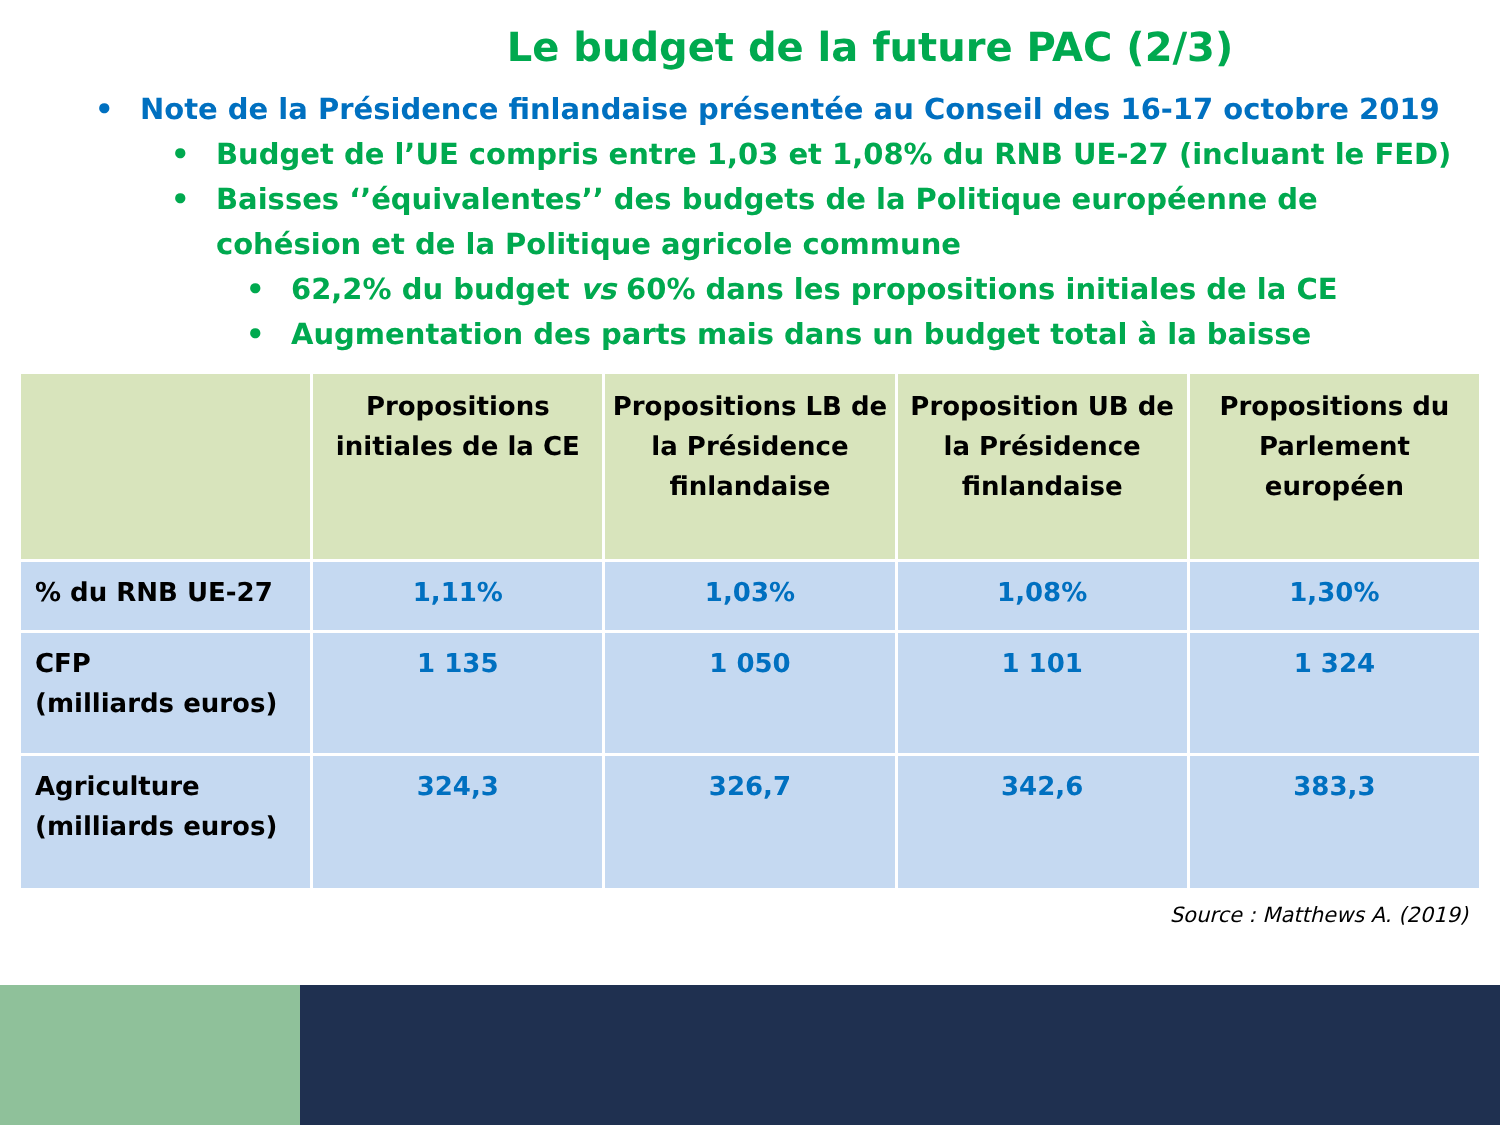Le budget de la future PAC (2/3)
• Note de la Présidence finlandaise présentée au Conseil des 16-17 octobre 2019
• Budget de l’UE compris entre 1,03 et 1,08% du RNB UE-27 (incluant le FED)
• Baisses ‘’équivalentes’’ des budgets de la Politique européenne de cohésion et de la Politique agricole commune
• 62,2% du budget vs 60% dans les propositions initiales de la CE
• Augmentation des parts mais dans un budget total à la baisse
| | Propositions initiales de la CE | Propositions LB de la Présidence finlandaise | Proposition UB de la Présidence finlandaise | Propositions du Parlement européen |
| --- | --- | --- | --- | --- |
| % du RNB UE-27 | 1,11% | 1,03% | 1,08% | 1,30% |
| CFP (milliards euros) | 1 135 | 1 050 | 1 101 | 1 324 |
| Agriculture (milliards euros) | 324,3 | 326,7 | 342,6 | 383,3 |
Source : Matthews A. (2019)